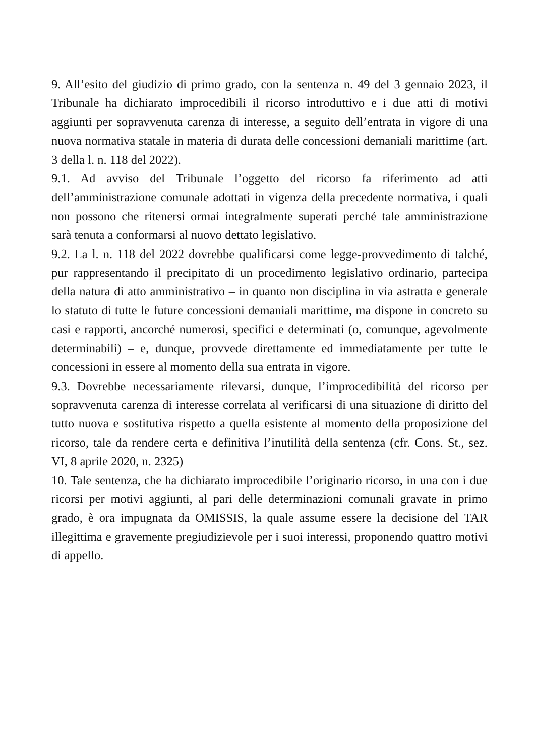9. All’esito del giudizio di primo grado, con la sentenza n. 49 del 3 gennaio 2023, il Tribunale ha dichiarato improcedibili il ricorso introduttivo e i due atti di motivi aggiunti per sopravvenuta carenza di interesse, a seguito dell’entrata in vigore di una nuova normativa statale in materia di durata delle concessioni demaniali marittime (art. 3 della l. n. 118 del 2022).
9.1. Ad avviso del Tribunale l’oggetto del ricorso fa riferimento ad atti dell’amministrazione comunale adottati in vigenza della precedente normativa, i quali non possono che ritenersi ormai integralmente superati perché tale amministrazione sarà tenuta a conformarsi al nuovo dettato legislativo.
9.2. La l. n. 118 del 2022 dovrebbe qualificarsi come legge-provvedimento di talché, pur rappresentando il precipitato di un procedimento legislativo ordinario, partecipa della natura di atto amministrativo – in quanto non disciplina in via astratta e generale lo statuto di tutte le future concessioni demaniali marittime, ma dispone in concreto su casi e rapporti, ancorché numerosi, specifici e determinati (o, comunque, agevolmente determinabili) – e, dunque, provvede direttamente ed immediatamente per tutte le concessioni in essere al momento della sua entrata in vigore.
9.3. Dovrebbe necessariamente rilevarsi, dunque, l’improcedibilità del ricorso per sopravvenuta carenza di interesse correlata al verificarsi di una situazione di diritto del tutto nuova e sostitutiva rispetto a quella esistente al momento della proposizione del ricorso, tale da rendere certa e definitiva l’inutilità della sentenza (cfr. Cons. St., sez. VI, 8 aprile 2020, n. 2325)
10. Tale sentenza, che ha dichiarato improcedibile l’originario ricorso, in una con i due ricorsi per motivi aggiunti, al pari delle determinazioni comunali gravate in primo grado, è ora impugnata da OMISSIS, la quale assume essere la decisione del TAR illegittima e gravemente pregiudizievole per i suoi interessi, proponendo quattro motivi di appello.